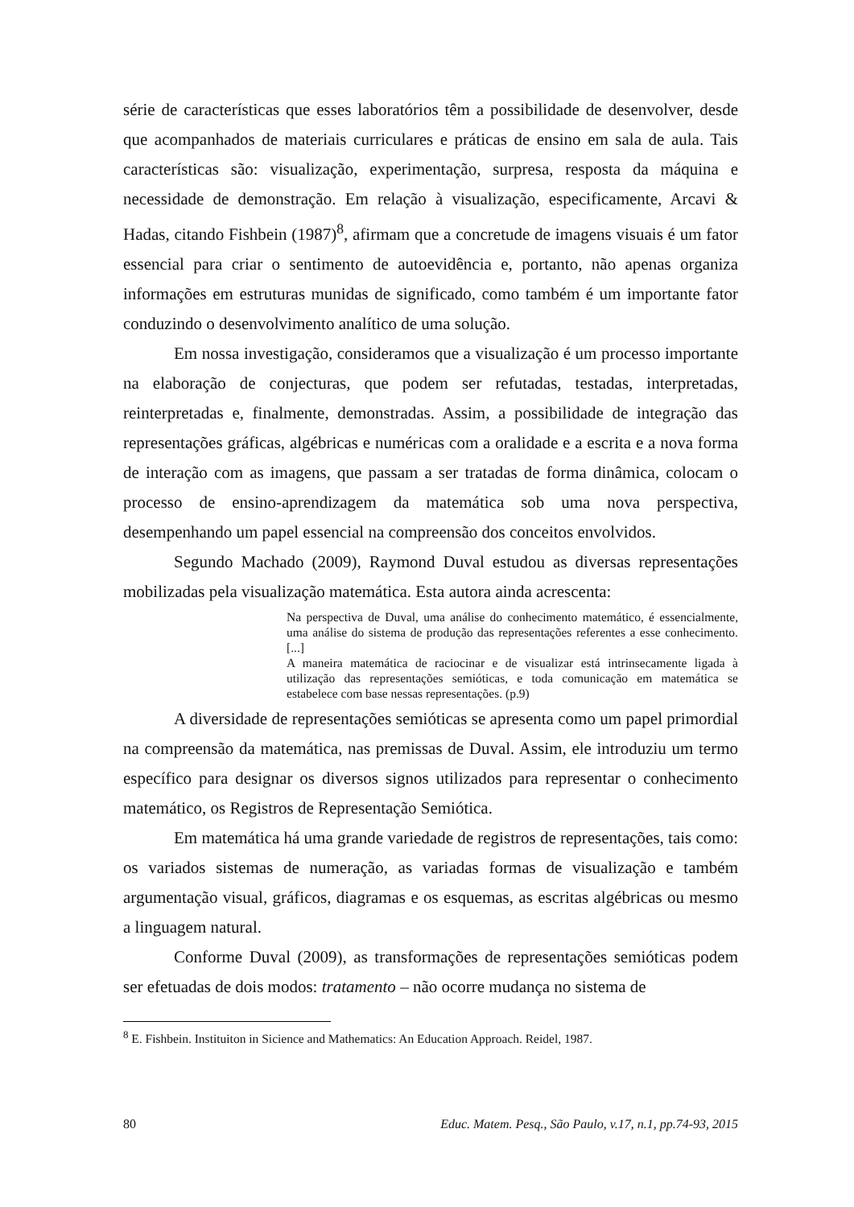série de características que esses laboratórios têm a possibilidade de desenvolver, desde que acompanhados de materiais curriculares e práticas de ensino em sala de aula. Tais características são: visualização, experimentação, surpresa, resposta da máquina e necessidade de demonstração. Em relação à visualização, especificamente, Arcavi & Hadas, citando Fishbein (1987)<sup>8</sup>, afirmam que a concretude de imagens visuais é um fator essencial para criar o sentimento de autoevidência e, portanto, não apenas organiza informações em estruturas munidas de significado, como também é um importante fator conduzindo o desenvolvimento analítico de uma solução.
Em nossa investigação, consideramos que a visualização é um processo importante na elaboração de conjecturas, que podem ser refutadas, testadas, interpretadas, reinterpretadas e, finalmente, demonstradas. Assim, a possibilidade de integração das representações gráficas, algébricas e numéricas com a oralidade e a escrita e a nova forma de interação com as imagens, que passam a ser tratadas de forma dinâmica, colocam o processo de ensino-aprendizagem da matemática sob uma nova perspectiva, desempenhando um papel essencial na compreensão dos conceitos envolvidos.
Segundo Machado (2009), Raymond Duval estudou as diversas representações mobilizadas pela visualização matemática. Esta autora ainda acrescenta:
Na perspectiva de Duval, uma análise do conhecimento matemático, é essencialmente, uma análise do sistema de produção das representações referentes a esse conhecimento. [...]
A maneira matemática de raciocinar e de visualizar está intrinsecamente ligada à utilização das representações semióticas, e toda comunicação em matemática se estabelece com base nessas representações. (p.9)
A diversidade de representações semióticas se apresenta como um papel primordial na compreensão da matemática, nas premissas de Duval. Assim, ele introduziu um termo específico para designar os diversos signos utilizados para representar o conhecimento matemático, os Registros de Representação Semiótica.
Em matemática há uma grande variedade de registros de representações, tais como: os variados sistemas de numeração, as variadas formas de visualização e também argumentação visual, gráficos, diagramas e os esquemas, as escritas algébricas ou mesmo a linguagem natural.
Conforme Duval (2009), as transformações de representações semióticas podem ser efetuadas de dois modos: tratamento – não ocorre mudança no sistema de
<sup>8</sup> E. Fishbein. Instituiton in Sicience and Mathematics: An Education Approach. Reidel, 1987.
80 Educ. Matem. Pesq., São Paulo, v.17, n.1, pp.74-93, 2015